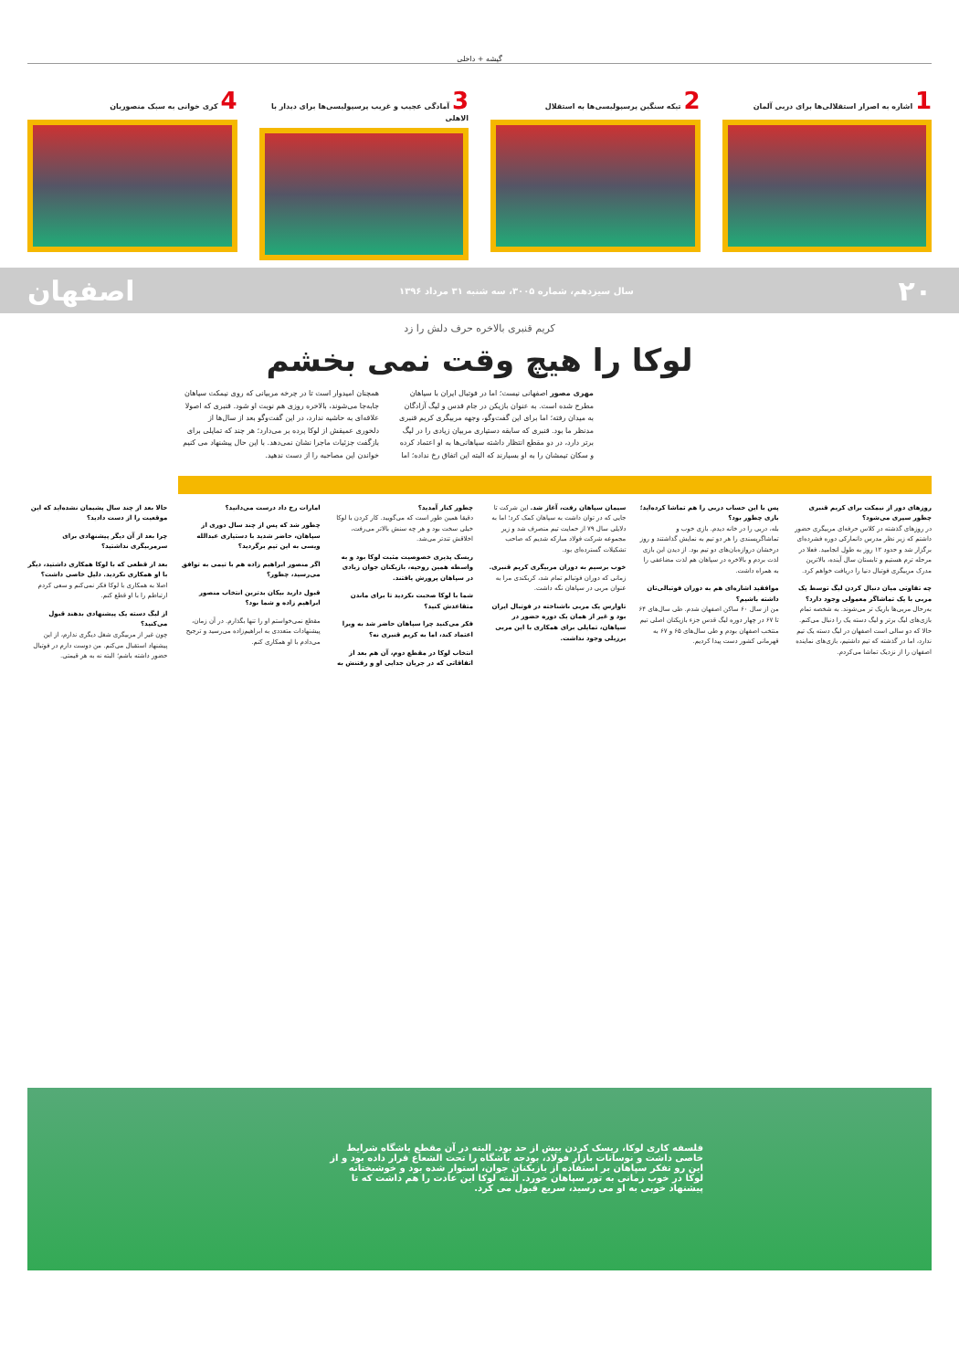گیشه + داخلی
1 اشاره به اصرار استقلالی‌ها برای دربی آلمان
2 تیکه سنگین پرسپولیسی‌ها به استقلال
3 آمادگی عجیب و غریب پرسپولیسی‌ها برای دیدار با الاهلی
4 کری خوانی به سبک منصوریان
۲۰ سال سیزدهم، شماره ۳۰۰۵، سه شنبه ۳۱ مرداد ۱۳۹۶ اصفهان
کریم قنبری بالاخره حرف دلش را زد
لوکا را هیچ وقت نمی بخشم
مهری مصور اصفهانی نیست؛ اما در فوتبال ایران با سپاهان مطرح شده است. به عنوان بازیکن در جام قدس و لیگ آزادگان به میدان رفته؛ اما برای این گفت‌وگو، وجهه مربیگری کریم قنبری مدنظر ما بود. قنبری که سابقه دستیاری مربیان زیادی را در لیگ برتر دارد، در دو مقطع انتظار داشته سپاهانی‌ها به او اعتماد کرده و سکان تیمشان را به او بسپارند که البته این اتفاق رخ نداده؛ اما همچنان امیدوار است تا در چرخه مربیانی که روی نیمکت سپاهان جابه‌جا می‌شوند، بالاخره روزی هم نوبت او شود. قنبری که اصولا علاقه‌ای به حاشیه ندارد، در این گفت‌وگو بعد از سال‌ها از دلخوری عمیقش از لوکا پرده بر می‌دارد؛ هر چند که تمایلی برای بازگفت جزئیات ماجرا نشان نمی‌دهد. با این حال پیشنهاد می کنیم خواندن این مصاحبه را از دست ندهید.
روزهای دور از نیمکت برای کریم قنبری چطور سپری می‌شود؟
در روزهای گذشته در کلاس حرفه‌ای مربیگری حضور داشتم که زیر نظر مدرس دانمارکی دوره فشرده‌ای برگزار شد و حدود ۱۲ روز به طول انجامید. فعلا در مرحله ترم هستیم و تابستان سال آینده، بالاترین مدرک مربیگری فوتبال دنیا را دریافت خواهم کرد.
چه تفاوتی میان دنبال کردن لیگ توسط یک مربی با یک تماشاگر معمولی وجود دارد؟
به‌رحال مربی‌ها باریک تر می‌شوند. به شخصه تمام بازی‌های لیگ برتر و لیگ دسته یک را دنبال می‌کنم. حالا که دو سالی است اصفهان در لیگ دسته یک تیم ندارد، اما در گذشته که تیم داشتیم، بازی‌های نماینده اصفهان را از نزدیک تماشا می‌کردم.
پس با این حساب دربی را هم تماشا کرده‌اید؛ بازی چطور بود؟
بله، دربی را در خانه دیدم. بازی خوب و تماشاگرپسندی را هر دو تیم به نمایش گذاشتند و روز درخشان دروازه‌بان‌های دو تیم بود. از دیدن این بازی لذت بردم و بالاخره در سپاهان هم لذت مضاعفی را به همراه داشت.
موافقید اشاره‌ای هم به دوران فوتبالی‌تان داشته باشیم؟
من از سال ۶۰ ساکن اصفهان شدم. طی سال‌های ۶۴ تا ۶۷ در چهار دوره لیگ قدس جزء بازیکنان اصلی تیم منتخب اصفهان بودم و طی سال‌های ۶۵ و ۶۷ به قهرمانی کشور دست پیدا کردیم.
سیمان سپاهان رفت، آغاز شد. این شرکت تا جایی که در توان داشت به سپاهان کمک کرد؛ اما به دلایلی سال ۷۹ از حمایت تیم منصرف شد و زیر مجموعه شرکت فولاد مبارکه شدیم که صاحب تشکیلات گسترده‌ای بود.
خوب برسیم به دوران مربیگری کریم قنبری.
زمانی که دوران فوتبالم تمام شد، کربکندی مرا به عنوان مربی در سپاهان نگه داشت.
تاوارس یک مربی ناشناخته در فوتبال ایران بود و غیر از همان یک دوره حضور در سپاهان، تمایلی برای همکاری با این مربی برزیلی وجود نداشت.
چطور کنار آمدید؟
دقیقا همین طور است که می‌گویید. کار کردن با لوکا خیلی سخت بود و هر چه سنش بالاتر می‌رفت، اخلاقش تندتر می‌شد.
ریسک پذیری خصوصیت مثبت لوکا بود و به واسطه همین روحیه، بازیکنان جوان زیادی در سپاهان پرورش یافتند.
شما با لوکا صحبت نکردید تا برای ماندن متقاعدش کنید؟
فکر می‌کنید چرا سپاهان حاضر شد به ویرا اعتماد کند، اما به کریم قنبری نه؟
انتخاب لوکا در مقطع دوم، آن هم بعد از اتفاقاتی که در جریان جدایی او و رفتنش به امارات رخ داد درست می‌دانید؟
چطور شد که پس از چند سال دوری از سپاهان، حاضر شدید با دستیاری عبدالله ویسی به این تیم برگردید؟
اگر منصور ابراهیم زاده هم با تیمی به توافق می‌رسید، چطور؟
قبول دارید بیکان بدترین انتخاب منصور ابراهیم زاده و شما بود؟
مقطع نمی‌خواستم او را تنها بگذارم. در آن زمان، پیشنهادات متعددی به ابراهیم‌زاده می‌رسید و ترجیح می‌دادم با او همکاری کنم.
حالا بعد از چند سال پشیمان نشده‌اید که این موقعیت را از دست دادید؟
چرا بعد از آن دیگر پیشنهادی برای سرمربیگری نداشتید؟
بعد از قطعی که با لوکا همکاری داشتید، دیگر با او همکاری نکردید. دلیل خاصی داشت؟
اصلا به همکاری با لوکا فکر نمی‌کنم و سعی کردم ارتباطم را با او قطع کنم.
از لیگ دسته یک پیشنهادی بدهند قبول می‌کنید؟
چون غیر از مربیگری شغل دیگری ندارم، از این پیشنهاد استقبال می‌کنم. من دوست دارم در فوتبال حضور داشته باشم؛ البته نه به هر قیمتی.
فلسفه کاری لوکا، ریسک کردن بیش از حد بود. البته در آن مقطع باشگاه شرایط خاصی داشت و نوسانات بازار فولاد، بودجه باشگاه را تحت الشعاع قرار داده بود و از این رو تفکر سپاهان بر استفاده از بازیکنان جوان، استوار شده بود و خوشبختانه لوکا در خوب زمانی به تور سپاهان خورد. البته لوکا این عادت را هم داشت که تا پیشنهاد خوبی به او می رسید، سریع قبول می کرد.